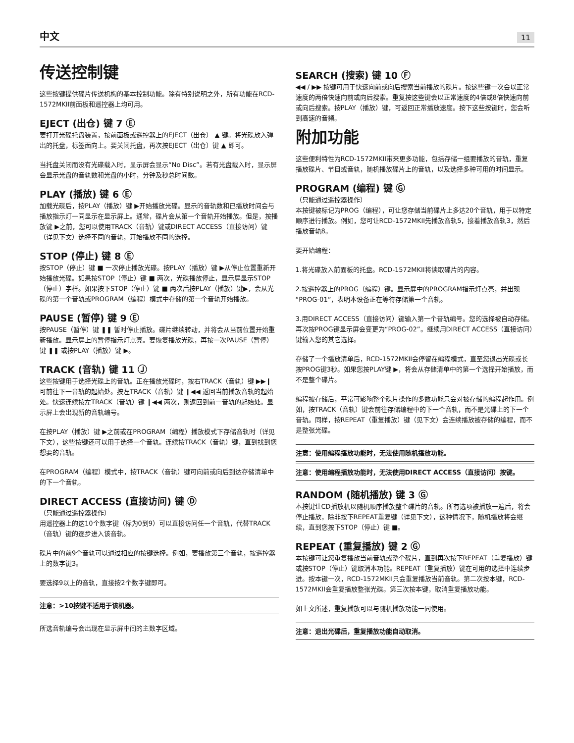中文 11
传送控制键
这些按键提供碟片传送机构的基本控制功能。除有特别说明之外，所有功能在RCD-1572MKII前面板和遥控器上均可用。
EJECT (出仓) 键 7 Ⓔ
要打开光碟托盘装置，按前面板或遥控器上的EJECT（出仓） ▲ 键。将光碟放入弹出的托盘，标签面向上。要关闭托盘，再次按EJECT（出仓）键 ▲ 即可。
当托盘关闭而没有光碟载入时，显示屏会显示“No Disc”。若有光盘载入时，显示屏会显示光盘的音轨数和光盘的小时，分钟及秒总时间数。
PLAY (播放) 键 6 Ⓔ
加载光碟后，按PLAY（播放）键 ▶开始播放光碟。显示的音轨数和已播放时间会与播放指示灯一同显示在显示屏上。通常，碟片会从第一个音轨开始播放。但是，按播放键 ▶之前，您可以使用TRACK（音轨）键或DIRECT ACCESS（直接访问）键（详见下文）选择不同的音轨，开始播放不同的选择。
STOP (停止) 键 8 Ⓔ
按STOP（停止）键 ■ 一次停止播放光碟。按PLAY（播放）键 ▶从停止位置重新开始播放光碟。如果按STOP（停止）键 ■ 两次，光碟播放停止，显示屏显示STOP（停止）字样。如果按下STOP（停止）键 ■ 两次后按PLAY（播放）键▶，会从光碟的第一个音轨或PROGRAM（编程）模式中存储的第一个音轨开始播放。
PAUSE (暂停) 键 9 Ⓔ
按PAUSE（暂停）键 ❚❚ 暂时停止播放。碟片继续转动，并将会从当前位置开始重新播放。显示屏上的暂停指示灯点亮。要恢复播放光碟，再按一次PAUSE（暂停）键 ❚❚ 或按PLAY（播放）键 ▶。
TRACK (音轨) 键 11 Ⓙ
这些按键用于选择光碟上的音轨。正在播放光碟时，按右TRACK（音轨）键 ▶▶❙ 可前往下一音轨的起始处。按左TRACK（音轨）键 ❙◀◀ 返回当前播放音轨的起始处。快速连续按左TRACK（音轨）键 ❙◀◀ 两次，则返回到前一音轨的起始处。显示屏上会出现新的音轨编号。
在按PLAY（播放）键 ▶之前或在PROGRAM（编程）播放模式下存储音轨时（详见下文），这些按键还可以用于选择一个音轨。连续按TRACK（音轨）键，直到找到您想要的音轨。
在PROGRAM（编程）模式中，按TRACK（音轨）键可向前或向后到达存储清单中的下一个音轨。
DIRECT ACCESS (直接访问) 键 Ⓓ
（只能通过遥控器操作）
用遥控器上的这10个数字键（标为0到9）可以直接访问任一个音轨，代替TRACK（音轨）键的逐步进入该音轨。
碟片中的前9个音轨可以通过相应的按键选择。例如，要播放第三个音轨，按遥控器上的数字键3。
要选择9以上的音轨，直接按2个数字键即可。
注意：>10按键不适用于该机器。
所选音轨编号会出现在显示屏中间的主数字区域。
SEARCH (搜索) 键 10 Ⓕ
◀◀ / ▶▶ 按键可用于快速向前或向后搜索当前播放的碟片。按这些键一次会以正常速度的两倍快速向前或向后搜索。重复按这些键会以正常速度的4倍或8倍快速向前或向后搜索。按PLAY（播放）键，可返回正常播放速度。按下这些按键时，您会听到高速的音频。
附加功能
这些便利特性为RCD-1572MKII带来更多功能，包括存储一组要播放的音轨，重复播放碟片、节目或音轨，随机播放碟片上的音轨，以及选择多种可用的时间显示。
PROGRAM (编程) 键 Ⓖ
（只能通过遥控器操作）
本按键被标记为PROG（编程），可让您存储当前碟片上多达20个音轨，用于以特定顺序进行播放。例如，您可让RCD-1572MKII先播放音轨5，接着播放音轨3，然后播放音轨8。
要开始编程：
1.将光碟放入前面板的托盘。RCD-1572MKII将读取碟片的内容。
2.按遥控器上的PROG（编程）键。显示屏中的PROGRAM指示灯点亮，并出现“PROG-01”，表明本设备正在等待存储第一个音轨。
3.用DIRECT ACCESS（直接访问）键输入第一个音轨编号。您的选择被自动存储。再次按PROG键显示屏会变更为“PROG-02”。继续用DIRECT ACCESS（直接访问）键输入您的其它选择。
存储了一个播放清单后，RCD-1572MKII会停留在编程模式，直至您退出光碟或长按PROG键3秒。如果您按PLAY键 ▶，将会从存储清单中的第一个选择开始播放，而不是整个碟片。
编程被存储后，平常可影响整个碟片操作的多数功能只会对被存储的编程起作用。例如，按TRACK（音轨）键会前往存储编程中的下一个音轨，而不是光碟上的下一个音轨。同样，按REPEAT（重复播放）键（见下文）会连续播放被存储的编程，而不是整张光碟。
注意：使用编程播放功能时，无法使用随机播放功能。
注意：使用编程播放功能时，无法使用DIRECT ACCESS（直接访问）按键。
RANDOM (随机播放) 键 3 Ⓖ
本按键让CD播放机以随机顺序播放整个碟片的音轨。所有选项被播放一遍后，将会停止播放，除非按下REPEAT重复键（详见下文），这种情况下，随机播放将会继续，直到您按下STOP（停止）键 ■。
REPEAT (重复播放) 键 2 Ⓖ
本按键可让您重复播放当前音轨或整个碟片，直到再次按下REPEAT（重复播放）键或按STOP（停止）键取消本功能。REPEAT（重复播放）键在可用的选择中连续步进。按本键一次，RCD-1572MKII只会重复播放当前音轨。第二次按本键，RCD-1572MKII会重复播放整张光碟。第三次按本键，取消重复播放功能。
如上文所述，重复播放可以与随机播放功能一同使用。
注意：退出光碟后，重复播放功能自动取消。